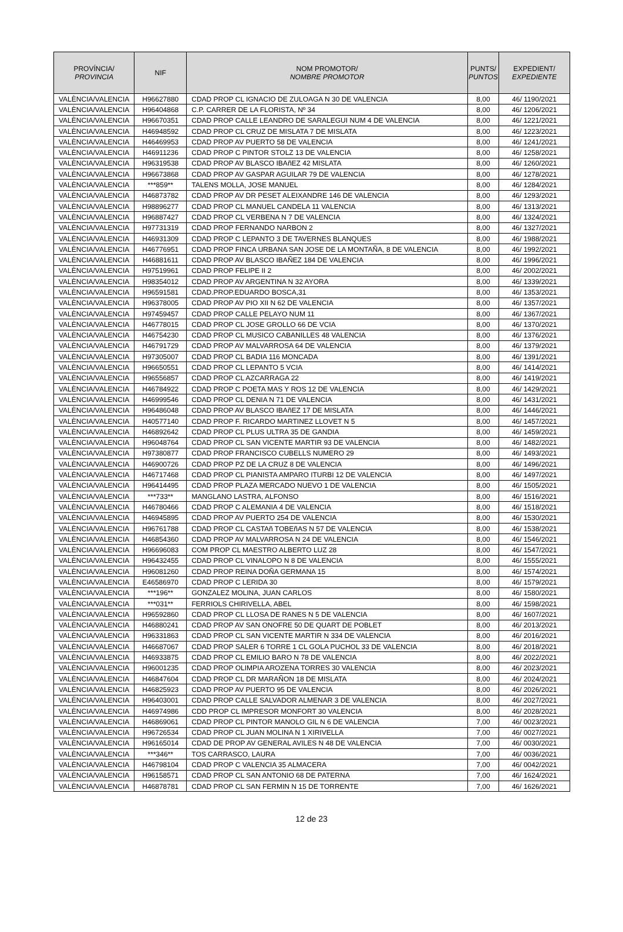| PROVÍNCIA/ PROVINCIA | NIF | NOM PROMOTOR/ NOMBRE PROMOTOR | PUNTS/ PUNTOS | EXPEDIENT/ EXPEDIENTE |
| --- | --- | --- | --- | --- |
| VALÈNCIA/VALENCIA | H96627880 | CDAD PROP CL IGNACIO DE ZULOAGA N 30 DE VALENCIA | 8,00 | 46/ 1190/2021 |
| VALÈNCIA/VALENCIA | H96404868 | C.P. CARRER DE LA FLORISTA, Nº 34 | 8,00 | 46/ 1206/2021 |
| VALÈNCIA/VALENCIA | H96670351 | CDAD PROP CALLE LEANDRO DE SARALEGUI NUM 4 DE VALENCIA | 8,00 | 46/ 1221/2021 |
| VALÈNCIA/VALENCIA | H46948592 | CDAD PROP CL CRUZ DE MISLATA 7 DE MISLATA | 8,00 | 46/ 1223/2021 |
| VALÈNCIA/VALENCIA | H46469953 | CDAD PROP AV PUERTO 58 DE VALENCIA | 8,00 | 46/ 1241/2021 |
| VALÈNCIA/VALENCIA | H46911236 | CDAD PROP C PINTOR STOLZ 13 DE VALENCIA | 8,00 | 46/ 1258/2021 |
| VALÈNCIA/VALENCIA | H96319538 | CDAD PROP AV BLASCO IBAñEZ 42 MISLATA | 8,00 | 46/ 1260/2021 |
| VALÈNCIA/VALENCIA | H96673868 | CDAD PROP AV GASPAR AGUILAR 79 DE VALENCIA | 8,00 | 46/ 1278/2021 |
| VALÈNCIA/VALENCIA | ***859** | TALENS MOLLA, JOSE MANUEL | 8,00 | 46/ 1284/2021 |
| VALÈNCIA/VALENCIA | H46873782 | CDAD PROP AV DR PESET ALEIXANDRE 146 DE VALENCIA | 8,00 | 46/ 1293/2021 |
| VALÈNCIA/VALENCIA | H98896277 | CDAD PROP CL MANUEL CANDELA 11 VALENCIA | 8,00 | 46/ 1313/2021 |
| VALÈNCIA/VALENCIA | H96887427 | CDAD PROP CL VERBENA N 7 DE VALENCIA | 8,00 | 46/ 1324/2021 |
| VALÈNCIA/VALENCIA | H97731319 | CDAD PROP FERNANDO NARBON 2 | 8,00 | 46/ 1327/2021 |
| VALÈNCIA/VALENCIA | H46931309 | CDAD PROP C LEPANTO 3 DE TAVERNES BLANQUES | 8,00 | 46/ 1988/2021 |
| VALÈNCIA/VALENCIA | H46776951 | CDAD PROP FINCA URBANA SAN JOSE DE LA MONTAÑA, 8 DE VALENCIA | 8,00 | 46/ 1992/2021 |
| VALÈNCIA/VALENCIA | H46881611 | CDAD PROP AV BLASCO IBAÑEZ 184 DE VALENCIA | 8,00 | 46/ 1996/2021 |
| VALÈNCIA/VALENCIA | H97519961 | CDAD PROP FELIPE II 2 | 8,00 | 46/ 2002/2021 |
| VALÈNCIA/VALENCIA | H98354012 | CDAD PROP AV ARGENTINA N 32 AYORA | 8,00 | 46/ 1339/2021 |
| VALÈNCIA/VALENCIA | H96591581 | CDAD.PROP.EDUARDO BOSCA,31 | 8,00 | 46/ 1353/2021 |
| VALÈNCIA/VALENCIA | H96378005 | CDAD PROP AV PIO XII N 62 DE VALENCIA | 8,00 | 46/ 1357/2021 |
| VALÈNCIA/VALENCIA | H97459457 | CDAD PROP CALLE PELAYO NUM 11 | 8,00 | 46/ 1367/2021 |
| VALÈNCIA/VALENCIA | H46778015 | CDAD PROP CL JOSE GROLLO 66 DE VCIA | 8,00 | 46/ 1370/2021 |
| VALÈNCIA/VALENCIA | H46754230 | CDAD PROP CL MUSICO CABANILLES 48 VALENCIA | 8,00 | 46/ 1376/2021 |
| VALÈNCIA/VALENCIA | H46791729 | CDAD PROP AV MALVARROSA 64 DE VALENCIA | 8,00 | 46/ 1379/2021 |
| VALÈNCIA/VALENCIA | H97305007 | CDAD PROP CL BADIA 116 MONCADA | 8,00 | 46/ 1391/2021 |
| VALÈNCIA/VALENCIA | H96650551 | CDAD PROP CL LEPANTO 5 VCIA | 8,00 | 46/ 1414/2021 |
| VALÈNCIA/VALENCIA | H96556857 | CDAD PROP CL AZCARRAGA 22 | 8,00 | 46/ 1419/2021 |
| VALÈNCIA/VALENCIA | H46784922 | CDAD PROP C POETA MAS Y ROS 12 DE VALENCIA | 8,00 | 46/ 1429/2021 |
| VALÈNCIA/VALENCIA | H46999546 | CDAD PROP CL DENIA N 71 DE VALENCIA | 8,00 | 46/ 1431/2021 |
| VALÈNCIA/VALENCIA | H96486048 | CDAD PROP AV BLASCO IBAñEZ 17 DE MISLATA | 8,00 | 46/ 1446/2021 |
| VALÈNCIA/VALENCIA | H40577140 | CDAD PROP F. RICARDO MARTINEZ LLOVET N 5 | 8,00 | 46/ 1457/2021 |
| VALÈNCIA/VALENCIA | H46892642 | CDAD PROP CL PLUS ULTRA 35 DE GANDIA | 8,00 | 46/ 1459/2021 |
| VALÈNCIA/VALENCIA | H96048764 | CDAD PROP CL SAN VICENTE MARTIR 93 DE VALENCIA | 8,00 | 46/ 1482/2021 |
| VALÈNCIA/VALENCIA | H97380877 | CDAD PROP FRANCISCO CUBELLS NUMERO 29 | 8,00 | 46/ 1493/2021 |
| VALÈNCIA/VALENCIA | H46900726 | CDAD PROP PZ DE LA CRUZ 8 DE VALENCIA | 8,00 | 46/ 1496/2021 |
| VALÈNCIA/VALENCIA | H46717468 | CDAD PROP CL PIANISTA AMPARO ITURBI 12 DE VALENCIA | 8,00 | 46/ 1497/2021 |
| VALÈNCIA/VALENCIA | H96414495 | CDAD PROP PLAZA MERCADO NUEVO 1 DE VALENCIA | 8,00 | 46/ 1505/2021 |
| VALÈNCIA/VALENCIA | ***733** | MANGLANO LASTRA, ALFONSO | 8,00 | 46/ 1516/2021 |
| VALÈNCIA/VALENCIA | H46780466 | CDAD PROP C ALEMANIA 4 DE VALENCIA | 8,00 | 46/ 1518/2021 |
| VALÈNCIA/VALENCIA | H46945895 | CDAD PROP AV PUERTO 254 DE VALENCIA | 8,00 | 46/ 1530/2021 |
| VALÈNCIA/VALENCIA | H96761788 | CDAD PROP CL CASTAñ TOBEñAS N 57 DE VALENCIA | 8,00 | 46/ 1538/2021 |
| VALÈNCIA/VALENCIA | H46854360 | CDAD PROP AV MALVARROSA N 24 DE VALENCIA | 8,00 | 46/ 1546/2021 |
| VALÈNCIA/VALENCIA | H96696083 | COM PROP CL MAESTRO ALBERTO LUZ 28 | 8,00 | 46/ 1547/2021 |
| VALÈNCIA/VALENCIA | H96432455 | CDAD PROP CL VINALOPO N 8 DE VALENCIA | 8,00 | 46/ 1555/2021 |
| VALÈNCIA/VALENCIA | H96081260 | CDAD PROP REINA DOÑA GERMANA 15 | 8,00 | 46/ 1574/2021 |
| VALÈNCIA/VALENCIA | E46586970 | CDAD PROP C LERIDA 30 | 8,00 | 46/ 1579/2021 |
| VALÈNCIA/VALENCIA | ***196** | GONZALEZ MOLINA, JUAN CARLOS | 8,00 | 46/ 1580/2021 |
| VALÈNCIA/VALENCIA | ***031** | FERRIOLS CHIRIVELLA, ABEL | 8,00 | 46/ 1598/2021 |
| VALÈNCIA/VALENCIA | H96592860 | CDAD PROP CL LLOSA DE RANES N 5 DE VALENCIA | 8,00 | 46/ 1607/2021 |
| VALÈNCIA/VALENCIA | H46880241 | CDAD PROP AV SAN ONOFRE 50 DE QUART DE POBLET | 8,00 | 46/ 2013/2021 |
| VALÈNCIA/VALENCIA | H96331863 | CDAD PROP CL SAN VICENTE MARTIR N 334 DE VALENCIA | 8,00 | 46/ 2016/2021 |
| VALÈNCIA/VALENCIA | H46687067 | CDAD PROP SALER 6 TORRE 1 CL GOLA PUCHOL 33 DE VALENCIA | 8,00 | 46/ 2018/2021 |
| VALÈNCIA/VALENCIA | H46933875 | CDAD PROP CL EMILIO BARO N 78 DE VALENCIA | 8,00 | 46/ 2022/2021 |
| VALÈNCIA/VALENCIA | H96001235 | CDAD PROP OLIMPIA AROZENA TORRES 30 VALENCIA | 8,00 | 46/ 2023/2021 |
| VALÈNCIA/VALENCIA | H46847604 | CDAD PROP CL DR MARAÑON 18 DE MISLATA | 8,00 | 46/ 2024/2021 |
| VALÈNCIA/VALENCIA | H46825923 | CDAD PROP AV PUERTO 95 DE VALENCIA | 8,00 | 46/ 2026/2021 |
| VALÈNCIA/VALENCIA | H96403001 | CDAD PROP CALLE SALVADOR ALMENAR 3 DE VALENCIA | 8,00 | 46/ 2027/2021 |
| VALÈNCIA/VALENCIA | H46974986 | CDD PROP CL IMPRESOR MONFORT 30 VALENCIA | 8,00 | 46/ 2028/2021 |
| VALÈNCIA/VALENCIA | H46869061 | CDAD PROP CL PINTOR MANOLO GIL N 6 DE VALENCIA | 7,00 | 46/ 0023/2021 |
| VALÈNCIA/VALENCIA | H96726534 | CDAD PROP CL JUAN MOLINA N 1 XIRIVELLA | 7,00 | 46/ 0027/2021 |
| VALÈNCIA/VALENCIA | H96165014 | CDAD DE PROP AV GENERAL AVILES N 48 DE VALENCIA | 7,00 | 46/ 0030/2021 |
| VALÈNCIA/VALENCIA | ***346** | TOS CARRASCO, LAURA | 7,00 | 46/ 0036/2021 |
| VALÈNCIA/VALENCIA | H46798104 | CDAD PROP C VALENCIA 35 ALMACERA | 7,00 | 46/ 0042/2021 |
| VALÈNCIA/VALENCIA | H96158571 | CDAD PROP CL SAN ANTONIO 68 DE PATERNA | 7,00 | 46/ 1624/2021 |
| VALÈNCIA/VALENCIA | H46878781 | CDAD PROP CL SAN FERMIN N 15 DE TORRENTE | 7,00 | 46/ 1626/2021 |
12 de 23